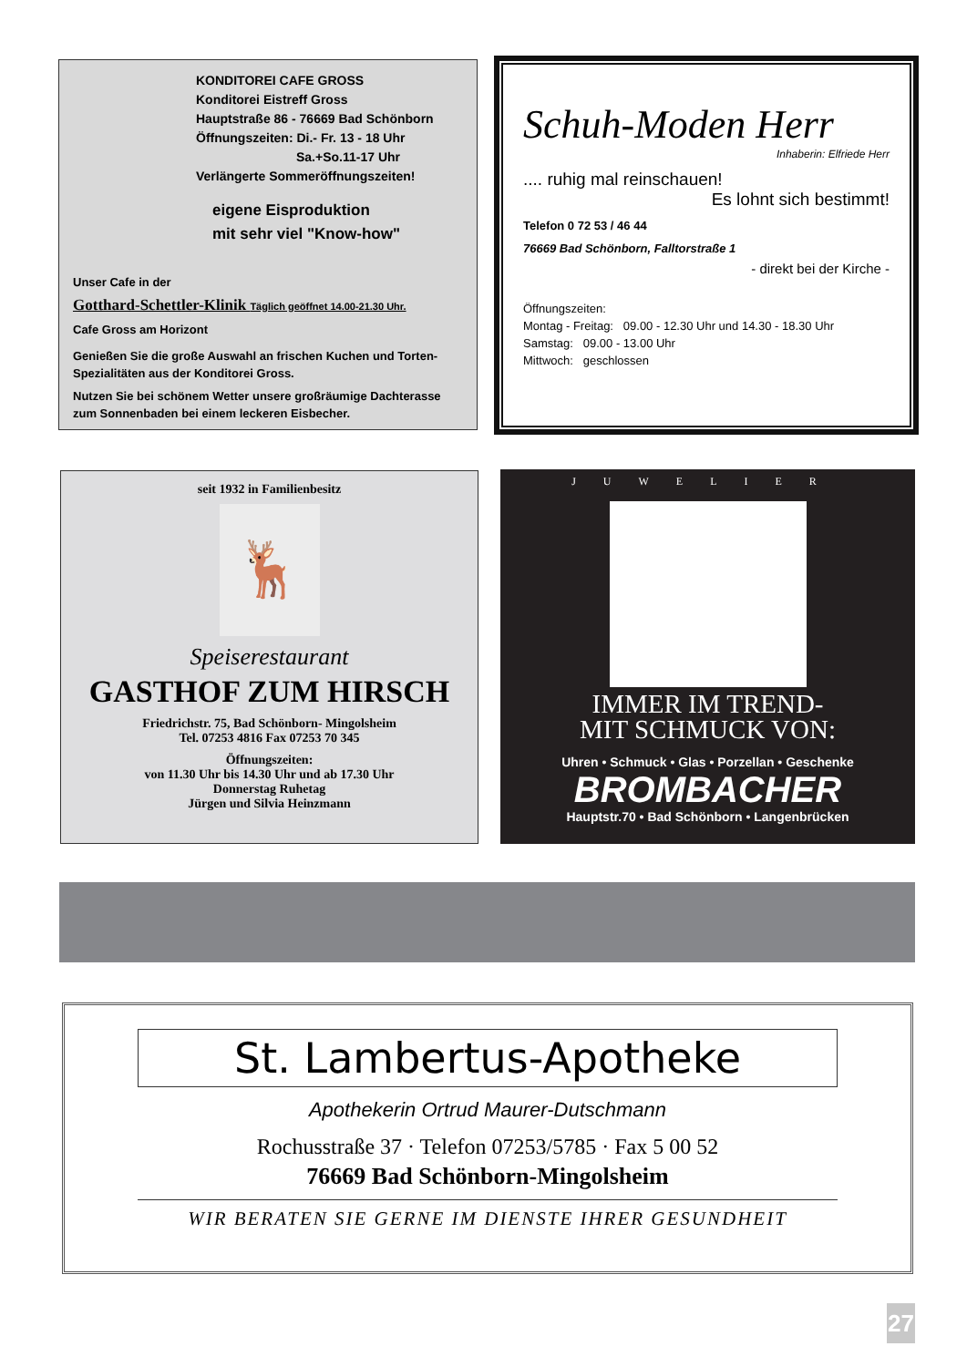KONDITOREI CAFE GROSS
Konditorei Eistreff Gross
Hauptstraße 86 - 76669 Bad Schönborn
Öffnungszeiten: Di.- Fr. 13 - 18 Uhr
Sa.+So.11-17 Uhr
Verlängerte Sommeröffnungszeiten!
eigene Eisproduktion
mit sehr viel "Know-how"
Unser Cafe in der
Gotthard-Schettler-Klinik Täglich geöffnet 14.00-21.30 Uhr.
Cafe Gross am Horizont
Genießen Sie die große Auswahl an frischen Kuchen und Torten-Spezialitäten aus der Konditorei Gross.
Nutzen Sie bei schönem Wetter unsere großräumige Dachterasse zum Sonnenbaden bei einem leckeren Eisbecher.
Schuh-Moden Herr
Inhaberin: Elfriede Herr
.... ruhig mal reinschauen!
Es lohnt sich bestimmt!
Telefon 0 72 53 / 46 44
76669 Bad Schönborn, Falltorstraße 1
- direkt bei der Kirche -
Öffnungszeiten:
Montag - Freitag: 09.00 - 12.30 Uhr und 14.30 - 18.30 Uhr
Samstag: 09.00 - 13.00 Uhr
Mittwoch: geschlossen
seit 1932 in Familienbesitz
🦌
Speiserestaurant
GASTHOF ZUM HIRSCH
Friedrichstr. 75, Bad Schönborn- Mingolsheim
Tel. 07253 4816 Fax 07253 70 345
Öffnungszeiten:
von 11.30 Uhr bis 14.30 Uhr und ab 17.30 Uhr
Donnerstag Ruhetag
Jürgen und Silvia Heinzmann
JUWELIER
IMMER IM TREND-
MIT SCHMUCK VON:
Uhren • Schmuck • Glas • Porzellan • Geschenke
BROMBACHER
Hauptstr.70 • Bad Schönborn • Langenbrücken
St. Lambertus-Apotheke
Apothekerin Ortrud Maurer-Dutschmann
Rochusstraße 37 · Telefon 07253/5785 · Fax 5 00 52
76669 Bad Schönborn-Mingolsheim
WIR BERATEN SIE GERNE IM DIENSTE IHRER GESUNDHEIT
27